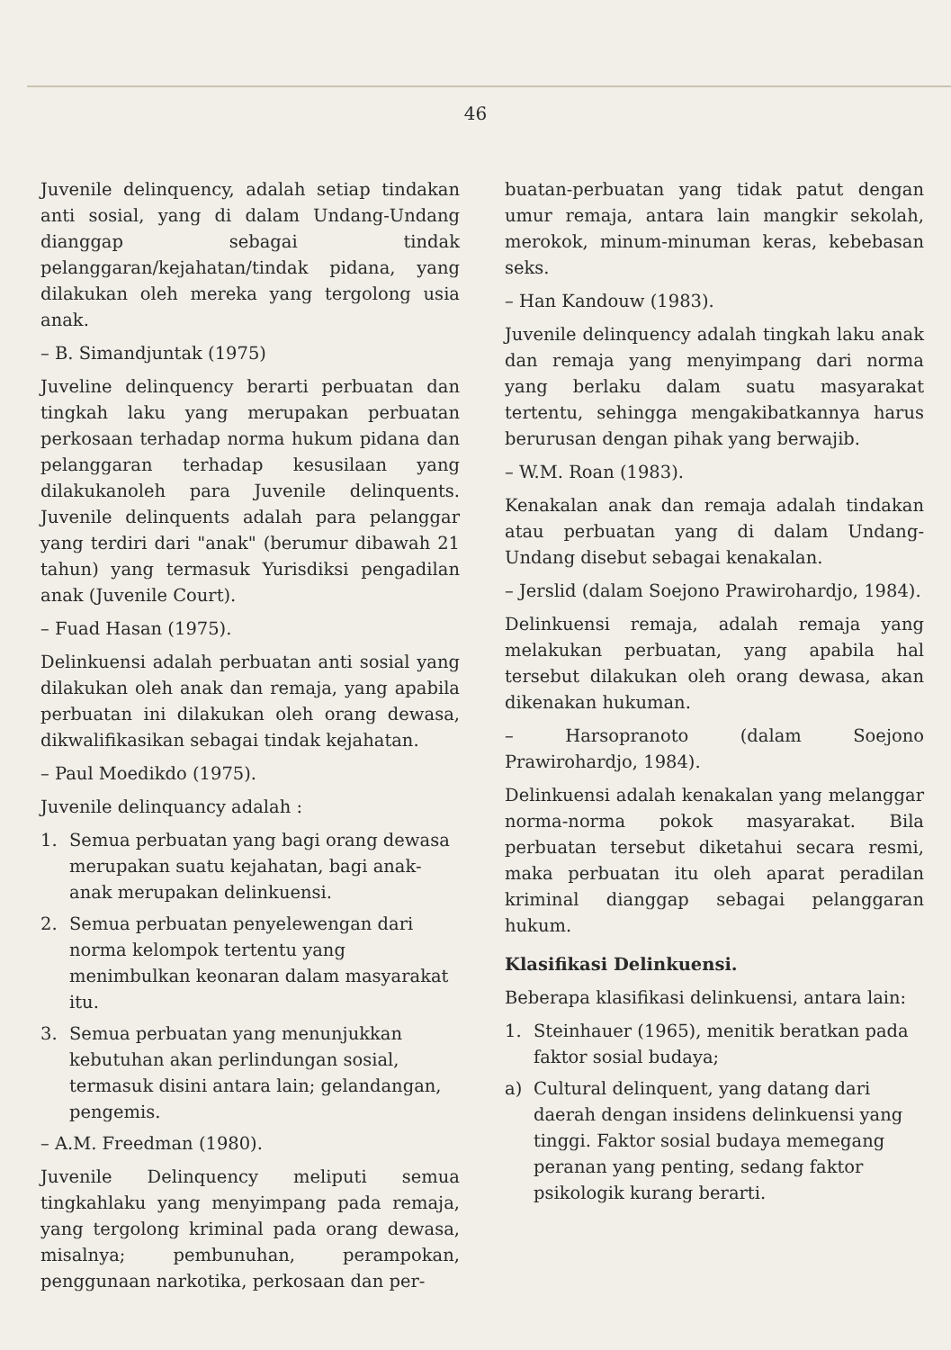46
Juvenile delinquency, adalah setiap tindakan anti sosial, yang di dalam Undang-Undang dianggap sebagai tindak pelanggaran/kejahatan/tindak pidana, yang dilakukan oleh mereka yang tergolong usia anak.
– B. Simandjuntak (1975)
Juveline delinquency berarti perbuatan dan tingkah laku yang merupakan perbuatan perkosaan terhadap norma hukum pidana dan pelanggaran terhadap kesusilaan yang dilakukanoleh para Juvenile delinquents. Juvenile delinquents adalah para pelanggar yang terdiri dari "anak" (berumur dibawah 21 tahun) yang termasuk Yurisdiksi pengadilan anak (Juvenile Court).
– Fuad Hasan (1975).
Delinkuensi adalah perbuatan anti sosial yang dilakukan oleh anak dan remaja, yang apabila perbuatan ini dilakukan oleh orang dewasa, dikwalifikasikan sebagai tindak kejahatan.
– Paul Moedikdo (1975).
Juvenile delinquancy adalah :
1. Semua perbuatan yang bagi orang dewasa merupakan suatu kejahatan, bagi anak-anak merupakan delinkuensi.
2. Semua perbuatan penyelewengan dari norma kelompok tertentu yang menimbulkan keonaran dalam masyarakat itu.
3. Semua perbuatan yang menunjukkan kebutuhan akan perlindungan sosial, termasuk disini antara lain; gelandangan, pengemis.
– A.M. Freedman (1980).
Juvenile Delinquency meliputi semua tingkahlaku yang menyimpang pada remaja, yang tergolong kriminal pada orang dewasa, misalnya; pembunuhan, perampokan, penggunaan narkotika, perkosaan dan per-
buatan-perbuatan yang tidak patut dengan umur remaja, antara lain mangkir sekolah, merokok, minum-minuman keras, kebebasan seks.
– Han Kandouw (1983).
Juvenile delinquency adalah tingkah laku anak dan remaja yang menyimpang dari norma yang berlaku dalam suatu masyarakat tertentu, sehingga mengakibatkannya harus berurusan dengan pihak yang berwajib.
– W.M. Roan (1983).
Kenakalan anak dan remaja adalah tindakan atau perbuatan yang di dalam Undang-Undang disebut sebagai kenakalan.
– Jerslid (dalam Soejono Prawirohardjo, 1984).
Delinkuensi remaja, adalah remaja yang melakukan perbuatan, yang apabila hal tersebut dilakukan oleh orang dewasa, akan dikenakan hukuman.
– Harsopranoto (dalam Soejono Prawirohardjo, 1984).
Delinkuensi adalah kenakalan yang melanggar norma-norma pokok masyarakat. Bila perbuatan tersebut diketahui secara resmi, maka perbuatan itu oleh aparat peradilan kriminal dianggap sebagai pelanggaran hukum.
Klasifikasi Delinkuensi.
Beberapa klasifikasi delinkuensi, antara lain:
1. Steinhauer (1965), menitik beratkan pada faktor sosial budaya;
a) Cultural delinquent, yang datang dari daerah dengan insidens delinkuensi yang tinggi. Faktor sosial budaya memegang peranan yang penting, sedang faktor psikologik kurang berarti.